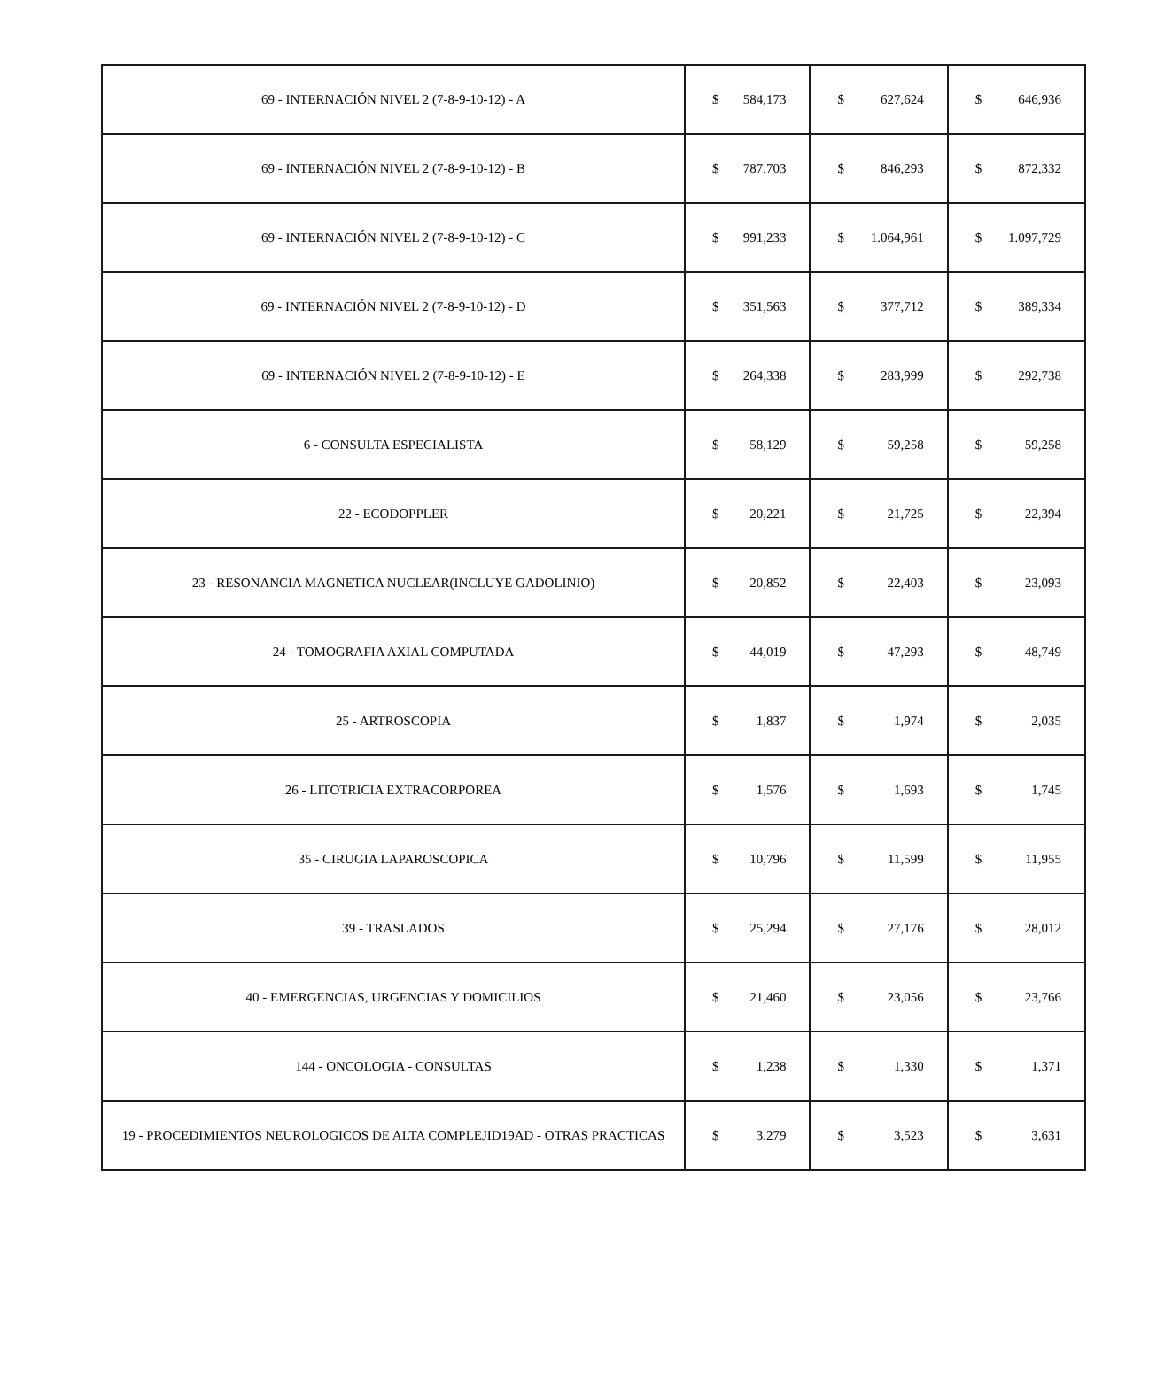| 69 - INTERNACIÓN NIVEL 2 (7-8-9-10-12) - A | $ 584,173 | $ 627,624 | $ 646,936 |
| 69 - INTERNACIÓN NIVEL 2 (7-8-9-10-12) - B | $ 787,703 | $ 846,293 | $ 872,332 |
| 69 - INTERNACIÓN NIVEL 2 (7-8-9-10-12) - C | $ 991,233 | $ 1.064,961 | $ 1.097,729 |
| 69 - INTERNACIÓN NIVEL 2 (7-8-9-10-12) - D | $ 351,563 | $ 377,712 | $ 389,334 |
| 69 - INTERNACIÓN NIVEL 2 (7-8-9-10-12) - E | $ 264,338 | $ 283,999 | $ 292,738 |
| 6 - CONSULTA ESPECIALISTA | $ 58,129 | $ 59,258 | $ 59,258 |
| 22 - ECODOPPLER | $ 20,221 | $ 21,725 | $ 22,394 |
| 23 - RESONANCIA MAGNETICA NUCLEAR(INCLUYE GADOLINIO) | $ 20,852 | $ 22,403 | $ 23,093 |
| 24 - TOMOGRAFIA AXIAL COMPUTADA | $ 44,019 | $ 47,293 | $ 48,749 |
| 25 - ARTROSCOPIA | $ 1,837 | $ 1,974 | $ 2,035 |
| 26 - LITOTRICIA EXTRACORPOREA | $ 1,576 | $ 1,693 | $ 1,745 |
| 35 - CIRUGIA LAPAROSCOPICA | $ 10,796 | $ 11,599 | $ 11,955 |
| 39 - TRASLADOS | $ 25,294 | $ 27,176 | $ 28,012 |
| 40 - EMERGENCIAS, URGENCIAS Y DOMICILIOS | $ 21,460 | $ 23,056 | $ 23,766 |
| 144 - ONCOLOGIA - CONSULTAS | $ 1,238 | $ 1,330 | $ 1,371 |
| 19 - PROCEDIMIENTOS NEUROLOGICOS DE ALTA COMPLEJID19AD - OTRAS PRACTICAS | $ 3,279 | $ 3,523 | $ 3,631 |